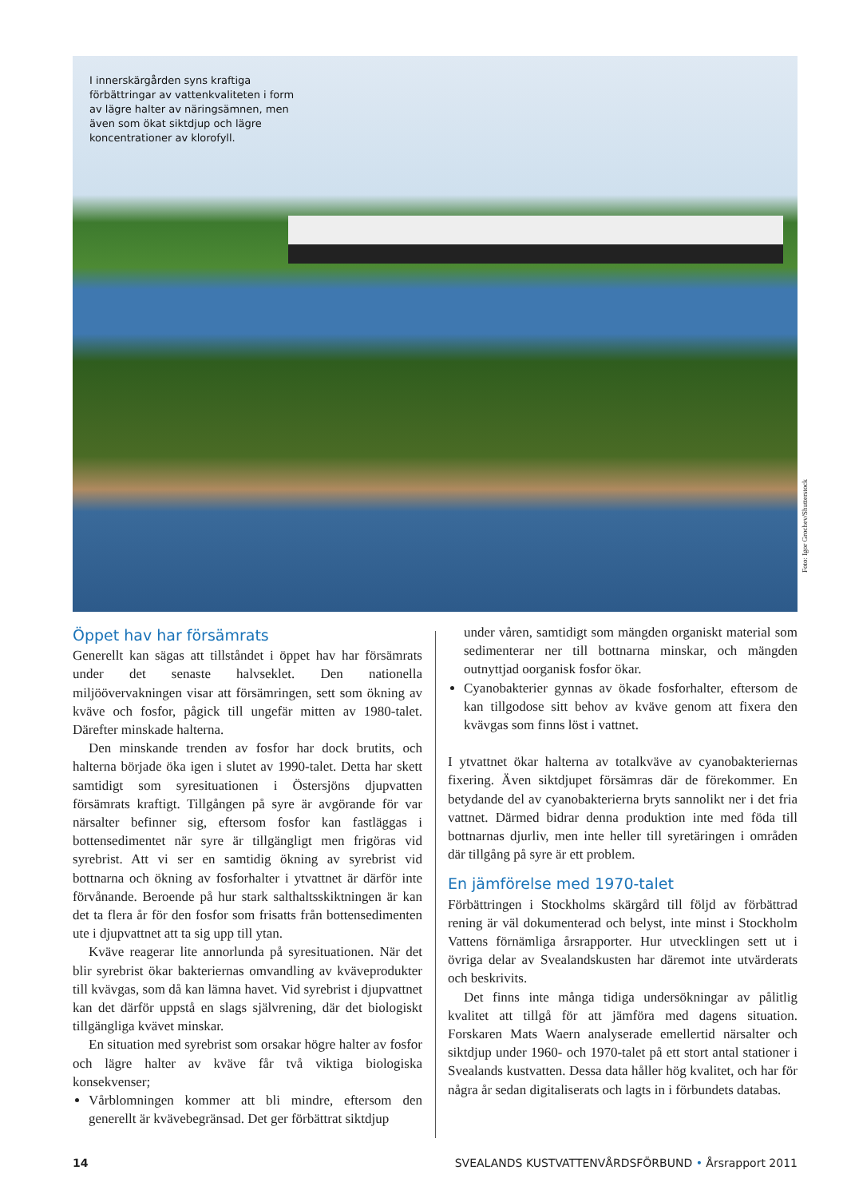I innerskärgården syns kraftiga förbättringar av vattenkvaliteten i form av lägre halter av näringsämnen, men även som ökat siktdjup och lägre koncentrationer av klorofyll.
Foto: Igor Grochev/Shutterstock
Öppet hav har försämrats
Generellt kan sägas att tillståndet i öppet hav har försämrats under det senaste halvseklet. Den nationella miljöövervakningen visar att försämringen, sett som ökning av kväve och fosfor, pågick till ungefär mitten av 1980-talet. Därefter minskade halterna.
Den minskande trenden av fosfor har dock brutits, och halterna började öka igen i slutet av 1990-talet. Detta har skett samtidigt som syresituationen i Östersjöns djupvatten försämrats kraftigt. Tillgången på syre är avgörande för var närsalter befinner sig, eftersom fosfor kan fastläggas i bottensedimentet när syre är tillgängligt men frigöras vid syrebrist. Att vi ser en samtidig ökning av syrebrist vid bottnarna och ökning av fosforhalter i ytvattnet är därför inte förvånande. Beroende på hur stark salthaltsskiktningen är kan det ta flera år för den fosfor som frisatts från bottensedimenten ute i djupvattnet att ta sig upp till ytan.
Kväve reagerar lite annorlunda på syresituationen. När det blir syrebrist ökar bakteriernas omvandling av kväveprodukter till kvävgas, som då kan lämna havet. Vid syrebrist i djupvattnet kan det därför uppstå en slags självrening, där det biologiskt tillgängliga kvävet minskar.
En situation med syrebrist som orsakar högre halter av fosfor och lägre halter av kväve får två viktiga biologiska konsekvenser;
Vårblomningen kommer att bli mindre, eftersom den generellt är kvävebegränsad. Det ger förbättrat siktdjup
under våren, samtidigt som mängden organiskt material som sedimenterar ner till bottnarna minskar, och mängden outnyttjad oorganisk fosfor ökar.
Cyanobakterier gynnas av ökade fosforhalter, eftersom de kan tillgodose sitt behov av kväve genom att fixera den kvävgas som finns löst i vattnet.
I ytvattnet ökar halterna av totalkväve av cyanobakteriernas fixering. Även siktdjupet försämras där de förekommer. En betydande del av cyanobakterierna bryts sannolikt ner i det fria vattnet. Därmed bidrar denna produktion inte med föda till bottnarnas djurliv, men inte heller till syretäringen i områden där tillgång på syre är ett problem.
En jämförelse med 1970-talet
Förbättringen i Stockholms skärgård till följd av förbättrad rening är väl dokumenterad och belyst, inte minst i Stockholm Vattens förnämliga årsrapporter. Hur utvecklingen sett ut i övriga delar av Svealandskusten har däremot inte utvärderats och beskrivits.
Det finns inte många tidiga undersökningar av pålitlig kvalitet att tillgå för att jämföra med dagens situation. Forskaren Mats Waern analyserade emellertid närsalter och siktdjup under 1960- och 1970-talet på ett stort antal stationer i Svealands kustvatten. Dessa data håller hög kvalitet, och har för några år sedan digitaliserats och lagts in i förbundets databas.
14 SVEALANDS KUSTVATTENVÅRDSFÖRBUND • Årsrapport 2011